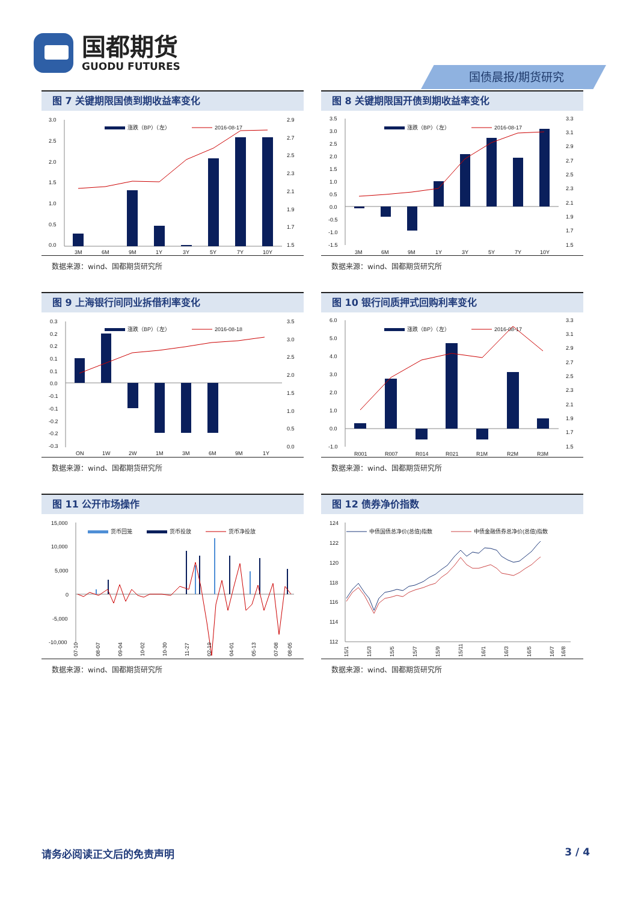国都期货
GUODU FUTURES
国债晨报/期货研究
图 7 关键期限国债到期收益率变化
3.0
2.5
2.0
1.5
1.0
0.5
0.0
2.9
2.7
2.5
2.3
2.1
1.9
1.7
1.5
涨跌（BP）（左）
2016-08-17
3M
6M
9M
1Y
3Y
5Y
7Y
10Y
数据来源：wind、国都期货研究所
图 8 关键期限国开债到期收益率变化
3.5
3.0
2.5
2.0
1.5
1.0
0.5
0.0
-0.5
-1.0
-1.5
3.3
3.1
2.9
2.7
2.5
2.3
2.1
1.9
1.7
1.5
涨跌（BP）（左）
2016-08-17
3M
6M
9M
1Y
3Y
5Y
7Y
10Y
数据来源：wind、国都期货研究所
图 9 上海银行间同业拆借利率变化
0.3
0.2
0.2
0.1
0.1
0.0
-0.1
-0.1
-0.2
-0.2
-0.3
3.5
3.0
2.5
2.0
1.5
1.0
0.5
0.0
涨跌（BP）（左）
2016-08-18
ON
1W
2W
1M
3M
6M
9M
1Y
数据来源：wind、国都期货研究所
图 10 银行间质押式回购利率变化
6.0
5.0
4.0
3.0
2.0
1.0
0.0
-1.0
3.3
3.1
2.9
2.7
2.5
2.3
2.1
1.9
1.7
1.5
涨跌（BP）（左）
2016-08-17
R001
R007
R014
R021
R1M
R2M
R3M
数据来源：wind、国都期货研究所
图 11 公开市场操作
15,000
10,000
5,000
0
-5,000
-10,000
货币回笼
货币投放
货币净投放
07-10
08-07
09-04
10-02
10-30
11-27
02-19
04-01
05-13
07-08
08-05
数据来源：wind、国都期货研究所
图 12 债券净价指数
124
122
120
118
116
114
112
中债国债总净价(总值)指数
中债金融债券总净价(总值)指数
15/1
15/3
15/5
15/7
15/9
15/11
16/1
16/3
16/5
16/7
16/8
数据来源：wind、国都期货研究所
请务必阅读正文后的免责声明 3 / 4